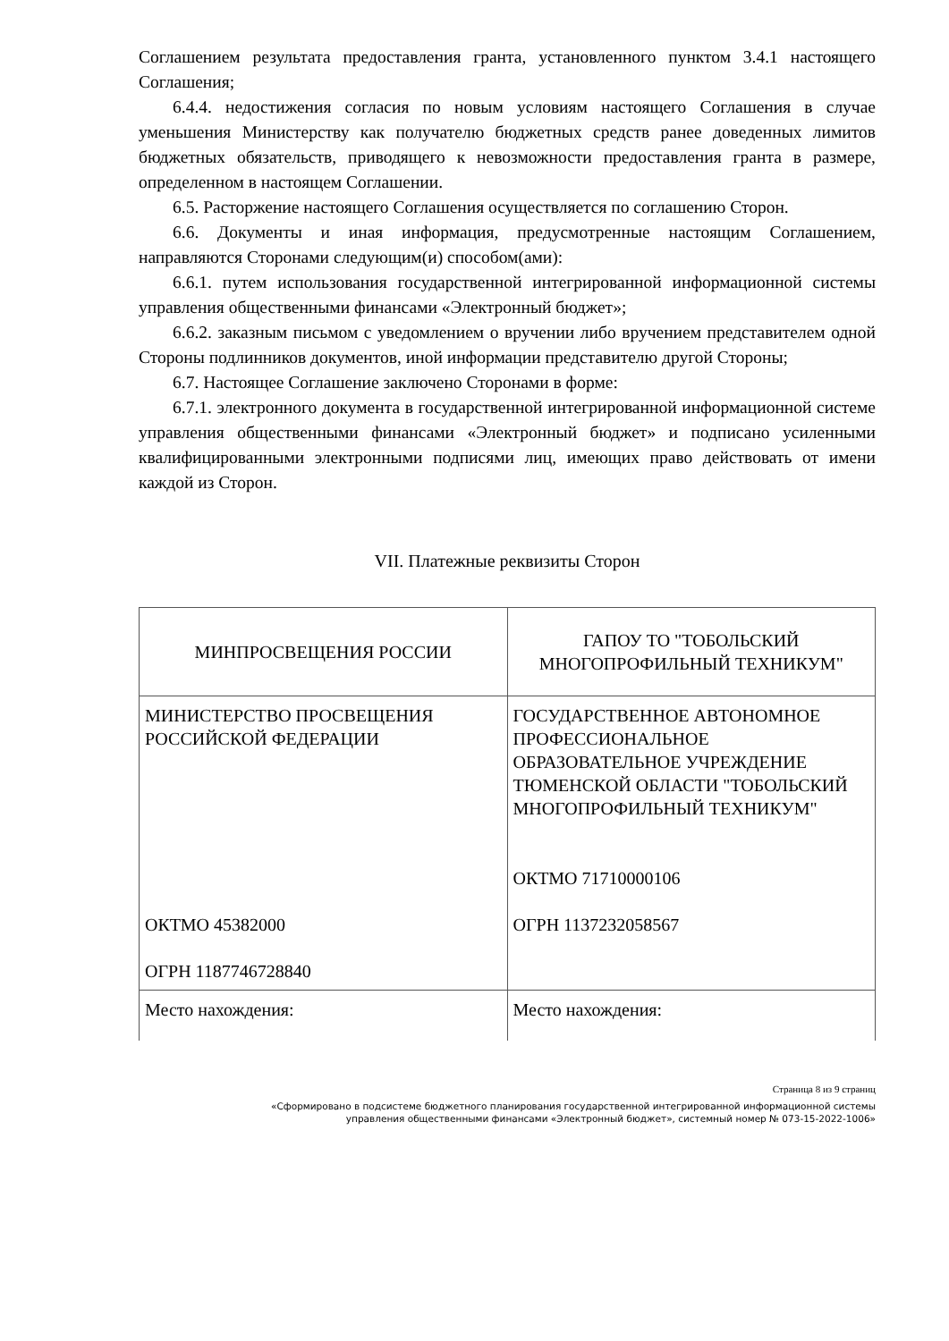Соглашением результата предоставления гранта, установленного пунктом 3.4.1 настоящего Соглашения;
6.4.4. недостижения согласия по новым условиям настоящего Соглашения в случае уменьшения Министерству как получателю бюджетных средств ранее доведенных лимитов бюджетных обязательств, приводящего к невозможности предоставления гранта в размере, определенном в настоящем Соглашении.
6.5. Расторжение настоящего Соглашения осуществляется по соглашению Сторон.
6.6. Документы и иная информация, предусмотренные настоящим Соглашением, направляются Сторонами следующим(и) способом(ами):
6.6.1. путем использования государственной интегрированной информационной системы управления общественными финансами «Электронный бюджет»;
6.6.2. заказным письмом с уведомлением о вручении либо вручением представителем одной Стороны подлинников документов, иной информации представителю другой Стороны;
6.7. Настоящее Соглашение заключено Сторонами в форме:
6.7.1. электронного документа в государственной интегрированной информационной системе управления общественными финансами «Электронный бюджет» и подписано усиленными квалифицированными электронными подписями лиц, имеющих право действовать от имени каждой из Сторон.
VII. Платежные реквизиты Сторон
| МИНПРОСВЕЩЕНИЯ РОССИИ | ГАПОУ ТО "ТОБОЛЬСКИЙ МНОГОПРОФИЛЬНЫЙ ТЕХНИКУМ" |
| МИНИСТЕРСТВО ПРОСВЕЩЕНИЯ РОССИЙСКОЙ ФЕДЕРАЦИИ ОКТМО 45382000 ОГРН 1187746728840 | ГОСУДАРСТВЕННОЕ АВТОНОМНОЕ ПРОФЕССИОНАЛЬНОЕ ОБРАЗОВАТЕЛЬНОЕ УЧРЕЖДЕНИЕ ТЮМЕНСКОЙ ОБЛАСТИ "ТОБОЛЬСКИЙ МНОГОПРОФИЛЬНЫЙ ТЕХНИКУМ" ОКТМО 71710000106 ОГРН 1137232058567 |
| Место нахождения: | Место нахождения: |
Страница 8 из 9 страниц
«Сформировано в подсистеме бюджетного планирования государственной интегрированной информационной системы
управления общественными финансами «Электронный бюджет», системный номер № 073-15-2022-1006»